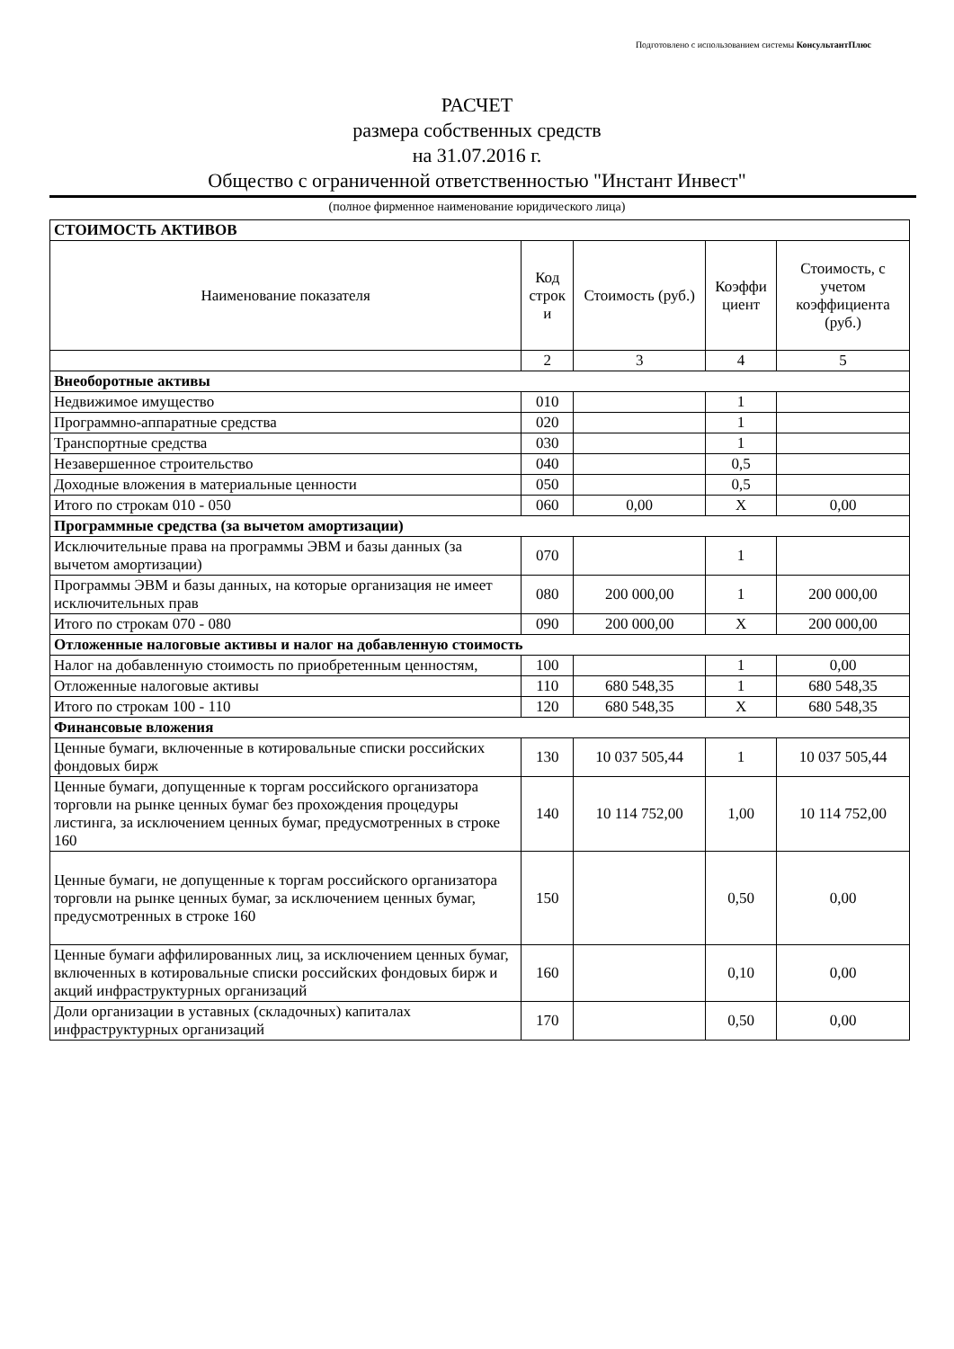Подготовлено с использованием системы КонсультантПлюс
РАСЧЕТ
размера собственных средств
на 31.07.2016 г.
Общество с ограниченной ответственностью "Инстант Инвест"
(полное фирменное наименование юридического лица)
| СТОИМОСТЬ АКТИВОВ | | | | |
| Наименование показателя | Код строк и | Стоимость (руб.) | Коэффи циент | Стоимость, с учетом коэффициента (руб.) |
| | 2 | 3 | 4 | 5 |
| Внеоборотные активы | | | | |
| Недвижимое имущество | 010 | | 1 | |
| Программно-аппаратные средства | 020 | | 1 | |
| Транспортные средства | 030 | | 1 | |
| Незавершенное строительство | 040 | | 0,5 | |
| Доходные вложения в материальные ценности | 050 | | 0,5 | |
| Итого по строкам 010 - 050 | 060 | 0,00 | X | 0,00 |
| Программные средства (за вычетом амортизации) | | | | |
| Исключительные права на программы ЭВМ и базы данных (за вычетом амортизации) | 070 | | 1 | |
| Программы ЭВМ и базы данных, на которые организация не имеет исключительных прав | 080 | 200 000,00 | 1 | 200 000,00 |
| Итого по строкам 070 - 080 | 090 | 200 000,00 | X | 200 000,00 |
| Отложенные налоговые активы и налог на добавленную стоимость | | | | |
| Налог на добавленную стоимость по приобретенным ценностям, | 100 | | 1 | 0,00 |
| Отложенные налоговые активы | 110 | 680 548,35 | 1 | 680 548,35 |
| Итого по строкам 100 - 110 | 120 | 680 548,35 | X | 680 548,35 |
| Финансовые вложения | | | | |
| Ценные бумаги, включенные в котировальные списки российских фондовых бирж | 130 | 10 037 505,44 | 1 | 10 037 505,44 |
| Ценные бумаги, допущенные к торгам российского организатора торговли на рынке ценных бумаг без прохождения процедуры листинга, за исключением ценных бумаг, предусмотренных в строке 160 | 140 | 10 114 752,00 | 1,00 | 10 114 752,00 |
| Ценные бумаги, не допущенные к торгам российского организатора торговли на рынке ценных бумаг, за исключением ценных бумаг, предусмотренных в строке 160 | 150 | | 0,50 | 0,00 |
| Ценные бумаги аффилированных лиц, за исключением ценных бумаг, включенных в котировальные списки российских фондовых бирж и акций инфраструктурных организаций | 160 | | 0,10 | 0,00 |
| Доли организации в уставных (складочных) капиталах инфраструктурных организаций | 170 | | 0,50 | 0,00 |